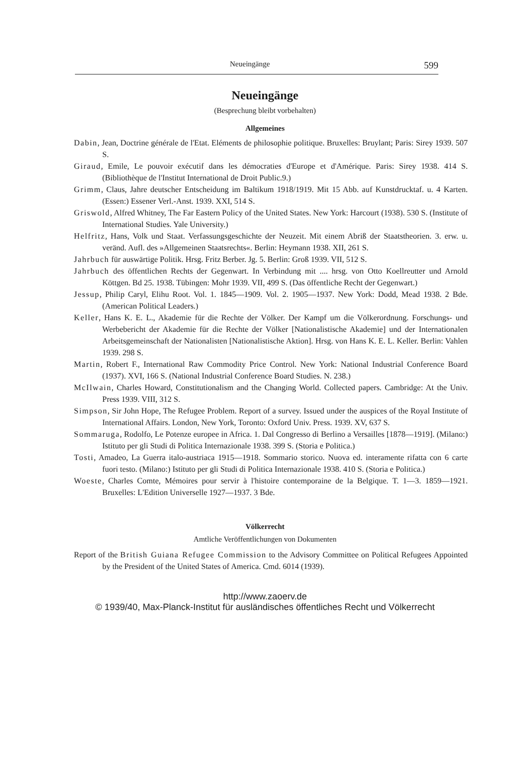Neueingänge 599
Neueingänge
(Besprechung bleibt vorbehalten)
Allgemeines
Dabin, Jean, Doctrine générale de l'Etat. Eléments de philosophie politique. Bruxelles: Bruylant; Paris: Sirey 1939. 507 S.
Giraud, Emile, Le pouvoir exécutif dans les démocraties d'Europe et d'Amérique. Paris: Sirey 1938. 414 S. (Bibliothèque de l'Institut International de Droit Public.9.)
Grimm, Claus, Jahre deutscher Entscheidung im Baltikum 1918/1919. Mit 15 Abb. auf Kunstdrucktaf. u. 4 Karten. (Essen:) Essener Verl.-Anst. 1939. XXI, 514 S.
Griswold, Alfred Whitney, The Far Eastern Policy of the United States. New York: Harcourt (1938). 530 S. (Institute of International Studies. Yale University.)
Helfritz, Hans, Volk und Staat. Verfassungsgeschichte der Neuzeit. Mit einem Abriß der Staatstheorien. 3. erw. u. veränd. Aufl. des »Allgemeinen Staatsrechts«. Berlin: Heymann 1938. XII, 261 S.
Jahrbuch für auswärtige Politik. Hrsg. Fritz Berber. Jg. 5. Berlin: Groß 1939. VII, 512 S.
Jahrbuch des öffentlichen Rechts der Gegenwart. In Verbindung mit .... hrsg. von Otto Koellreutter und Arnold Köttgen. Bd 25. 1938. Tübingen: Mohr 1939. VII, 499 S. (Das öffentliche Recht der Gegenwart.)
Jessup, Philip Caryl, Elihu Root. Vol. 1. 1845—1909. Vol. 2. 1905—1937. New York: Dodd, Mead 1938. 2 Bde. (American Political Leaders.)
Keller, Hans K. E. L., Akademie für die Rechte der Völker. Der Kampf um die Völkerordnung. Forschungs- und Werbebericht der Akademie für die Rechte der Völker [Nationalistische Akademie] und der Internationalen Arbeitsgemeinschaft der Nationalisten [Nationalistische Aktion]. Hrsg. von Hans K. E. L. Keller. Berlin: Vahlen 1939. 298 S.
Martin, Robert F., International Raw Commodity Price Control. New York: National Industrial Conference Board (1937). XVI, 166 S. (National Industrial Conference Board Studies. N. 238.)
McIlwain, Charles Howard, Constitutionalism and the Changing World. Collected papers. Cambridge: At the Univ. Press 1939. VIII, 312 S.
Simpson, Sir John Hope, The Refugee Problem. Report of a survey. Issued under the auspices of the Royal Institute of International Affairs. London, New York, Toronto: Oxford Univ. Press. 1939. XV, 637 S.
Sommaruga, Rodolfo, Le Potenze europee in Africa. 1. Dal Congresso di Berlino a Versailles [1878—1919]. (Milano:) Istituto per gli Studi di Politica Internazionale 1938. 399 S. (Storia e Politica.)
Tosti, Amadeo, La Guerra italo-austriaca 1915—1918. Sommario storico. Nuova ed. interamente rifatta con 6 carte fuori testo. (Milano:) Istituto per gli Studi di Politica Internazionale 1938. 410 S. (Storia e Politica.)
Woeste, Charles Comte, Mémoires pour servir à l'histoire contemporaine de la Belgique. T. 1—3. 1859—1921. Bruxelles: L'Edition Universelle 1927—1937. 3 Bde.
Völkerrecht
Amtliche Veröffentlichungen von Dokumenten
Report of the British Guiana Refugee Commission to the Advisory Committee on Political Refugees Appointed by the President of the United States of America. Cmd. 6014 (1939).
http://www.zaoerv.de
© 1939/40, Max-Planck-Institut für ausländisches öffentliches Recht und Völkerrecht